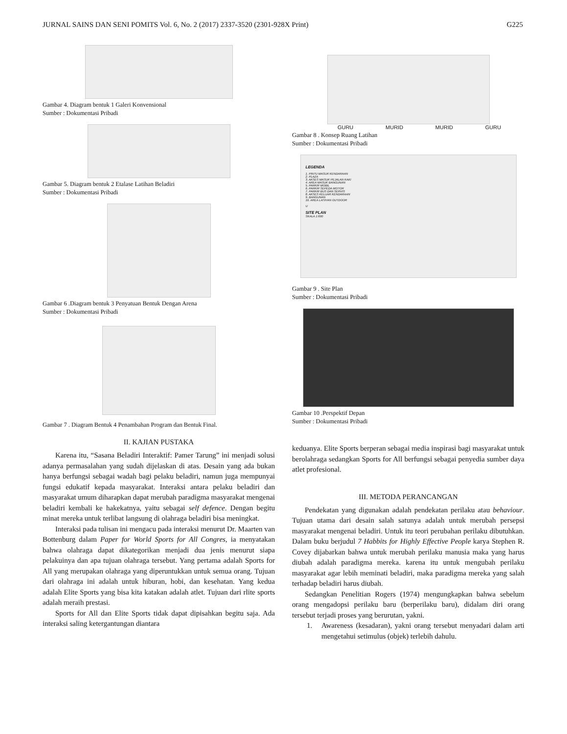JURNAL SAINS DAN SENI POMITS Vol. 6, No. 2 (2017) 2337-3520 (2301-928X Print) G225
Gambar 4. Diagram bentuk 1 Galeri Konvensional
Sumber : Dokumentasi Pribadi
Gambar 5. Diagram bentuk 2 Etalase Latihan Beladiri
Sumber : Dokumentasi Pribadi
Gambar 6 .Diagram bentuk 3 Penyatuan Bentuk Dengan Arena
Sumber : Dokumentasi Pribadi
Gambar 7 . Diagram Bentuk 4 Penambahan Program dan Bentuk Final.
II. KAJIAN PUSTAKA
Karena itu, “Sasana Beladiri Interaktif: Pamer Tarung” ini menjadi solusi adanya permasalahan yang sudah dijelaskan di atas. Desain yang ada bukan hanya berfungsi sebagai wadah bagi pelaku beladiri, namun juga mempunyai fungsi edukatif kepada masyarakat. Interaksi antara pelaku beladiri dan masyarakat umum diharapkan dapat merubah paradigma masyarakat mengenai beladiri kembali ke hakekatnya, yaitu sebagai self defence. Dengan begitu minat mereka untuk terlibat langsung di olahraga beladiri bisa meningkat.
Interaksi pada tulisan ini mengacu pada interaksi menurut Dr. Maarten van Bottenburg dalam Paper for World Sports for All Congres, ia menyatakan bahwa olahraga dapat dikategorikan menjadi dua jenis menurut siapa pelakuinya dan apa tujuan olahraga tersebut. Yang pertama adalah Sports for All yang merupakan olahraga yang diperuntukkan untuk semua orang. Tujuan dari olahraga ini adalah untuk hiburan, hobi, dan kesehatan. Yang kedua adalah Elite Sports yang bisa kita katakan adalah atlet. Tujuan dari rlite sports adalah meraih prestasi.
Sports for All dan Elite Sports tidak dapat dipisahkan begitu saja. Ada interaksi saling ketergantungan diantara
GURU MURID MURID GURU
Gambar 8 . Konsep Ruang Latihan
Sumber : Dokumentasi Pribadi
LEGENDA
1. PINTU MASUK KENDARAAN
2. PLAZA
3. AKSES MASUK PEJALAN KAKI
4. AREA MASUK BANGUNAN
5. PARKIR MOBIL
6. PARKIR SEPEDA MOTOR
7. PARKIR BUS DAN SERVIS
8. AKSES KELUAR KENDARAAN
9. BANGUNAN
10. AREA LATIHAN OUTDOOR
U
SITE PLAN
SKALA 1:600
Gambar 9 . Site Plan
Sumber : Dokumentasi Pribadi
Gambar 10 .Perspektif Depan
Sumber : Dokumentasi Pribadi
keduanya. Elite Sports berperan sebagai media inspirasi bagi masyarakat untuk berolahraga sedangkan Sports for All berfungsi sebagai penyedia sumber daya atlet profesional.
III. METODA PERANCANGAN
Pendekatan yang digunakan adalah pendekatan perilaku atau behaviour. Tujuan utama dari desain salah satunya adalah untuk merubah persepsi masyarakat mengenai beladiri. Untuk itu teori perubahan perilaku dibutuhkan. Dalam buku berjudul 7 Habbits for Highly Effective People karya Stephen R. Covey dijabarkan bahwa untuk merubah perilaku manusia maka yang harus diubah adalah paradigma mereka. karena itu untuk mengubah perilaku masyarakat agar lebih meminati beladiri, maka paradigma mereka yang salah terhadap beladiri harus diubah.
Sedangkan Penelitian Rogers (1974) mengungkapkan bahwa sebelum orang mengadopsi perilaku baru (berperilaku baru), didalam diri orang tersebut terjadi proses yang berurutan, yakni.
1. Awareness (kesadaran), yakni orang tersebut menyadari dalam arti mengetahui setimulus (objek) terlebih dahulu.